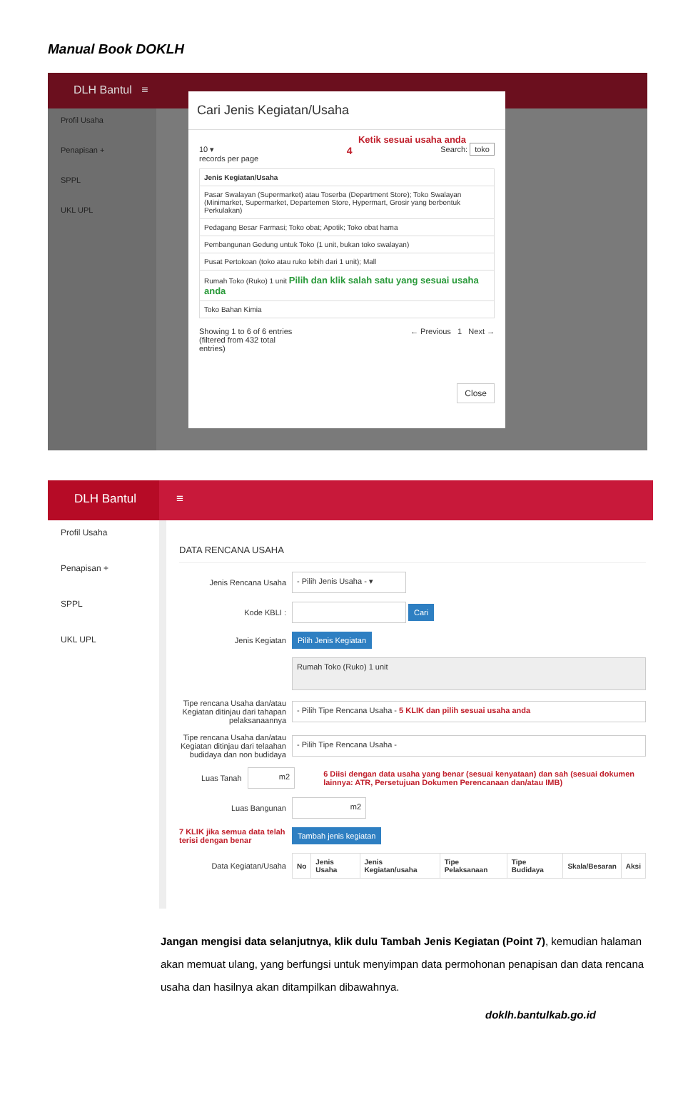Manual Book DOKLH
DLH Bantul ≡
Profil Usaha
Penapisan +
SPPL
UKL UPL
Cari Jenis Kegiatan/Usaha
Ketik sesuai usaha anda
10 ▾
records per page
4
Search: toko
| Jenis Kegiatan/Usaha |
| --- |
| Pasar Swalayan (Supermarket) atau Toserba (Department Store); Toko Swalayan (Minimarket, Supermarket, Departemen Store, Hypermart, Grosir yang berbentuk Perkulakan) |
| Pedagang Besar Farmasi; Toko obat; Apotik; Toko obat hama |
| Pembangunan Gedung untuk Toko (1 unit, bukan toko swalayan) |
| Pusat Pertokoan (toko atau ruko lebih dari 1 unit); Mall |
| Rumah Toko (Ruko) 1 unit Pilih dan klik salah satu yang sesuai usaha anda |
| Toko Bahan Kimia |
Showing 1 to 6 of 6 entries
(filtered from 432 total
entries)
← Previous 1 Next →
Close
DLH Bantul ≡
Profil Usaha
Penapisan +
SPPL
UKL UPL
DATA RENCANA USAHA
Jenis Rencana Usaha
- Pilih Jenis Usaha - ▾
Kode KBLI :
Cari
Jenis Kegiatan
Pilih Jenis Kegiatan
Rumah Toko (Ruko) 1 unit
Tipe rencana Usaha dan/atau Kegiatan ditinjau dari tahapan pelaksanaannya
- Pilih Tipe Rencana Usaha - 5 KLIK dan pilih sesuai usaha anda
Tipe rencana Usaha dan/atau Kegiatan ditinjau dari telaahan budidaya dan non budidaya
- Pilih Tipe Rencana Usaha -
Luas Tanah
m2
6 Diisi dengan data usaha yang benar (sesuai kenyataan) dan sah (sesuai dokumen lainnya: ATR, Persetujuan Dokumen Perencanaan dan/atau IMB)
Luas Bangunan
m2
7 KLIK jika semua data telah terisi dengan benar
Tambah jenis kegiatan
Data Kegiatan/Usaha
| No | Jenis Usaha | Jenis Kegiatan/usaha | Tipe Pelaksanaan | Tipe Budidaya | Skala/Besaran | Aksi |
| --- | --- | --- | --- | --- | --- | --- |
Jangan mengisi data selanjutnya, klik dulu Tambah Jenis Kegiatan (Point 7), kemudian halaman akan memuat ulang, yang berfungsi untuk menyimpan data permohonan penapisan dan data rencana usaha dan hasilnya akan ditampilkan dibawahnya.
doklh.bantulkab.go.id